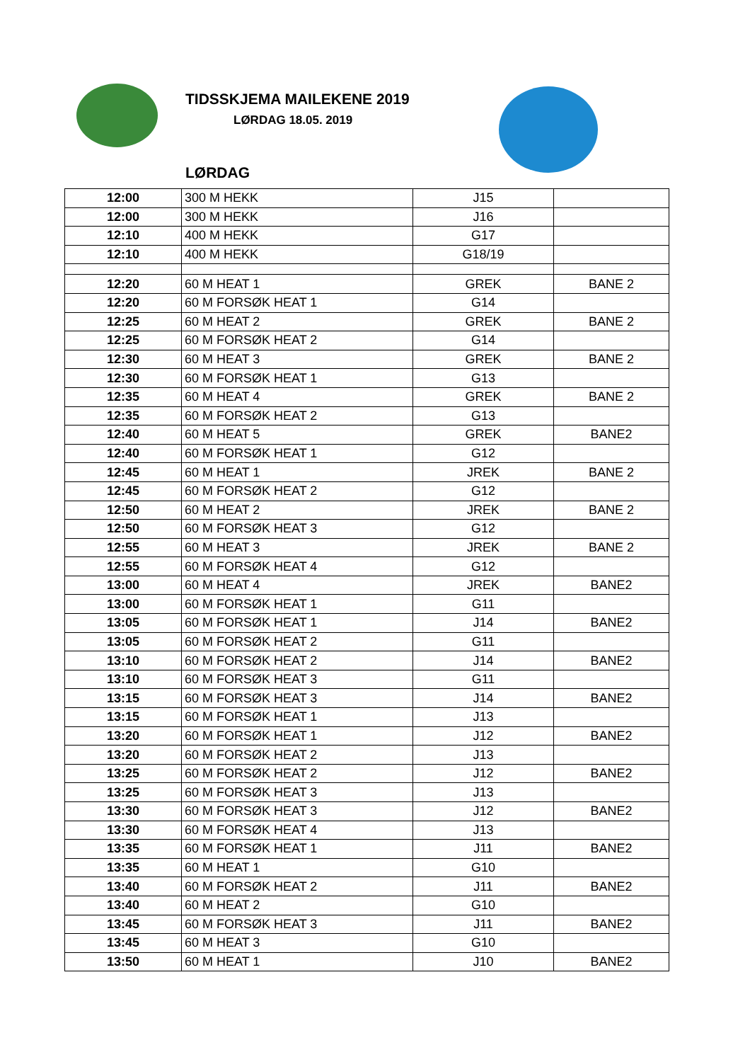TIDSSKJEMA MAILEKENE 2019
LØRDAG 18.05. 2019
LØRDAG
| 12:00 | 300 M HEKK | J15 | |
| 12:00 | 300 M HEKK | J16 | |
| 12:10 | 400 M HEKK | G17 | |
| 12:10 | 400 M HEKK | G18/19 | |
| 12:20 | 60 M HEAT 1 | GREK | BANE 2 |
| 12:20 | 60 M FORSØK HEAT 1 | G14 | |
| 12:25 | 60 M HEAT 2 | GREK | BANE 2 |
| 12:25 | 60 M FORSØK HEAT 2 | G14 | |
| 12:30 | 60 M HEAT 3 | GREK | BANE 2 |
| 12:30 | 60 M FORSØK HEAT 1 | G13 | |
| 12:35 | 60 M HEAT 4 | GREK | BANE 2 |
| 12:35 | 60 M FORSØK HEAT 2 | G13 | |
| 12:40 | 60 M HEAT 5 | GREK | BANE2 |
| 12:40 | 60 M FORSØK HEAT 1 | G12 | |
| 12:45 | 60 M HEAT 1 | JREK | BANE 2 |
| 12:45 | 60 M FORSØK HEAT 2 | G12 | |
| 12:50 | 60 M HEAT 2 | JREK | BANE 2 |
| 12:50 | 60 M FORSØK HEAT 3 | G12 | |
| 12:55 | 60 M HEAT 3 | JREK | BANE 2 |
| 12:55 | 60 M FORSØK HEAT 4 | G12 | |
| 13:00 | 60 M HEAT 4 | JREK | BANE2 |
| 13:00 | 60 M FORSØK HEAT 1 | G11 | |
| 13:05 | 60 M FORSØK HEAT 1 | J14 | BANE2 |
| 13:05 | 60 M FORSØK HEAT 2 | G11 | |
| 13:10 | 60 M FORSØK HEAT 2 | J14 | BANE2 |
| 13:10 | 60 M FORSØK HEAT 3 | G11 | |
| 13:15 | 60 M FORSØK HEAT 3 | J14 | BANE2 |
| 13:15 | 60 M FORSØK HEAT 1 | J13 | |
| 13:20 | 60 M FORSØK HEAT 1 | J12 | BANE2 |
| 13:20 | 60 M FORSØK HEAT 2 | J13 | |
| 13:25 | 60 M FORSØK HEAT 2 | J12 | BANE2 |
| 13:25 | 60 M FORSØK HEAT 3 | J13 | |
| 13:30 | 60 M FORSØK HEAT 3 | J12 | BANE2 |
| 13:30 | 60 M FORSØK HEAT 4 | J13 | |
| 13:35 | 60 M FORSØK HEAT 1 | J11 | BANE2 |
| 13:35 | 60 M HEAT 1 | G10 | |
| 13:40 | 60 M FORSØK HEAT 2 | J11 | BANE2 |
| 13:40 | 60 M HEAT 2 | G10 | |
| 13:45 | 60 M FORSØK HEAT 3 | J11 | BANE2 |
| 13:45 | 60 M HEAT 3 | G10 | |
| 13:50 | 60 M HEAT 1 | J10 | BANE2 |